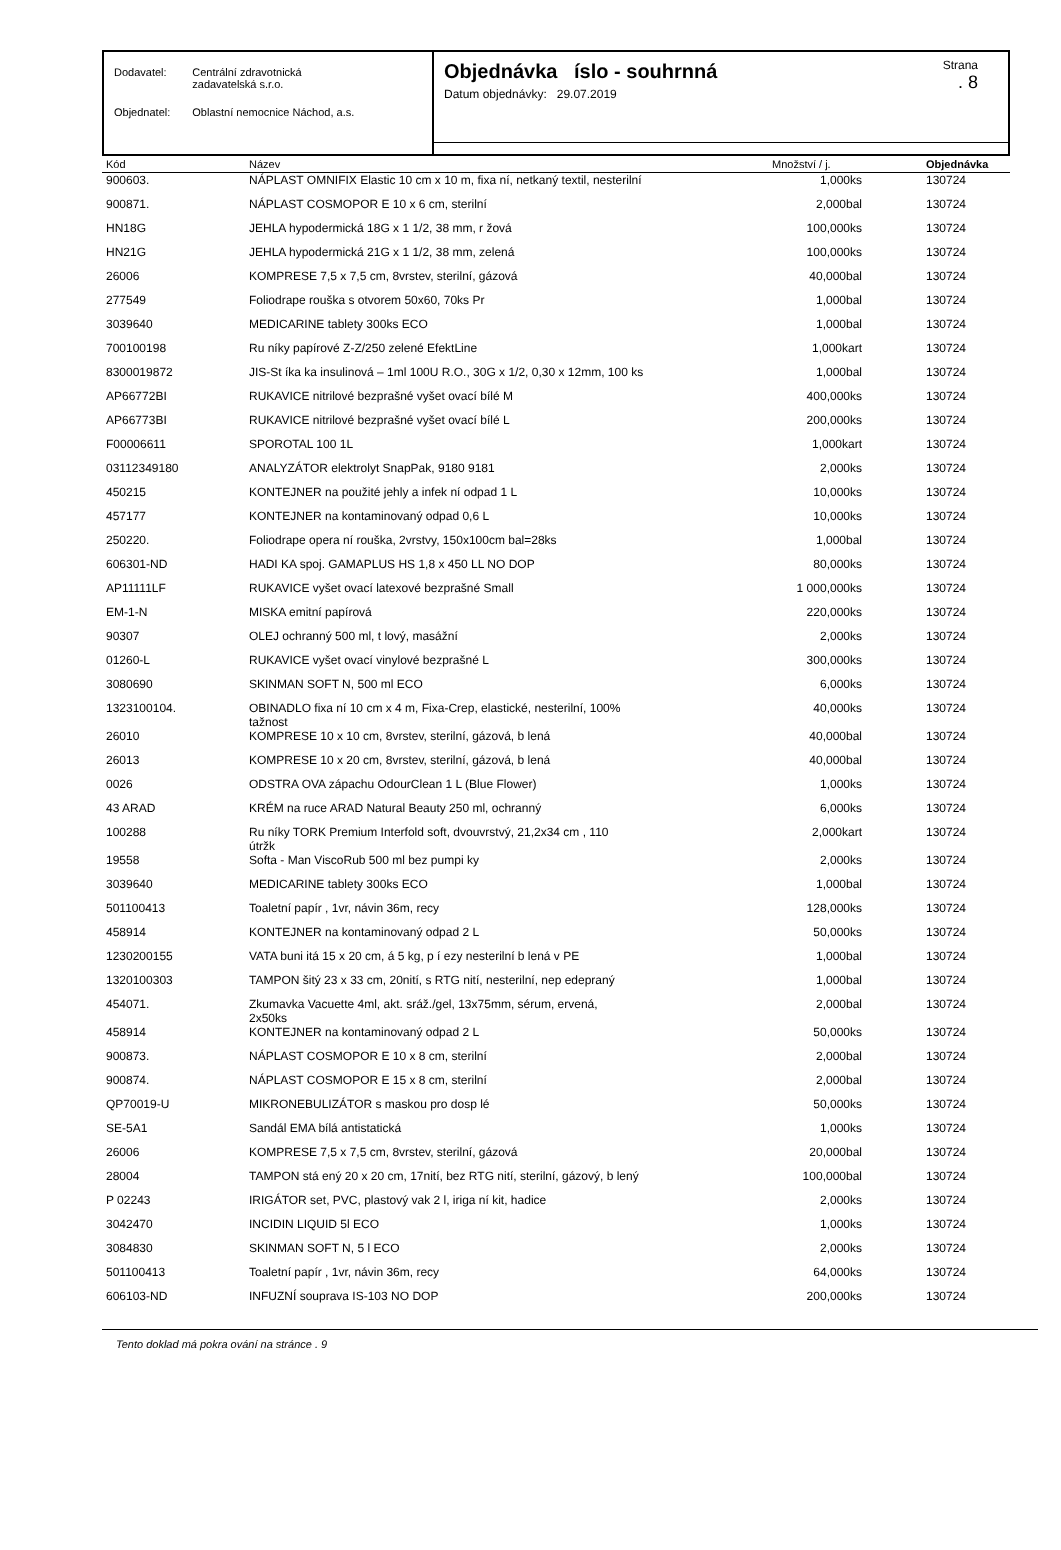| Dodavatel: | Centrální zdravotnická zadavatelská s.r.o. |
| Objednatel: | Oblastní nemocnice Náchod, a.s. |
Objednávka íslo - souhrnná
Datum objednávky: 29.07.2019
Strana
. 8
| Kód | Název | Množství / j. | Objednávka |
| --- | --- | --- | --- |
| 900603. | NÁPLAST OMNIFIX Elastic 10 cm x 10 m, fixa ní, netkaný textil, nesterilní | 1,000ks | 130724 |
| 900871. | NÁPLAST COSMOPOR E 10 x 6 cm, sterilní | 2,000bal | 130724 |
| HN18G | JEHLA hypodermická 18G x 1 1/2, 38 mm, r žová | 100,000ks | 130724 |
| HN21G | JEHLA hypodermická 21G x 1 1/2, 38 mm, zelená | 100,000ks | 130724 |
| 26006 | KOMPRESE 7,5 x 7,5 cm, 8vrstev, sterilní, gázová | 40,000bal | 130724 |
| 277549 | Foliodrape rouška s otvorem 50x60, 70ks Pr | 1,000bal | 130724 |
| 3039640 | MEDICARINE tablety 300ks ECO | 1,000bal | 130724 |
| 700100198 | Ru níky papírové Z-Z/250 zelené EfektLine | 1,000kart | 130724 |
| 8300019872 | JIS-St íka ka insulinová – 1ml 100U R.O., 30G x 1/2, 0,30 x 12mm, 100 ks | 1,000bal | 130724 |
| AP66772BI | RUKAVICE nitrilové bezprašné vyšet ovací bílé M | 400,000ks | 130724 |
| AP66773BI | RUKAVICE nitrilové bezprašné vyšet ovací bílé L | 200,000ks | 130724 |
| F00006611 | SPOROTAL 100 1L | 1,000kart | 130724 |
| 03112349180 | ANALYZÁTOR elektrolyt SnapPak, 9180 9181 | 2,000ks | 130724 |
| 450215 | KONTEJNER na použité jehly a infek ní odpad 1 L | 10,000ks | 130724 |
| 457177 | KONTEJNER na kontaminovaný odpad 0,6 L | 10,000ks | 130724 |
| 250220. | Foliodrape opera ní rouška, 2vrstvy, 150x100cm bal=28ks | 1,000bal | 130724 |
| 606301-ND | HADI KA spoj. GAMAPLUS HS 1,8 x 450 LL NO DOP | 80,000ks | 130724 |
| AP11111LF | RUKAVICE vyšet ovací latexové bezprašné Small | 1 000,000ks | 130724 |
| EM-1-N | MISKA emitní papírová | 220,000ks | 130724 |
| 90307 | OLEJ ochranný 500 ml, t lový, masážní | 2,000ks | 130724 |
| 01260-L | RUKAVICE vyšet ovací vinylové bezprašné L | 300,000ks | 130724 |
| 3080690 | SKINMAN SOFT N, 500 ml ECO | 6,000ks | 130724 |
| 1323100104. | OBINADLO fixa ní 10 cm x 4 m, Fixa-Crep, elastické, nesterilní, 100% tažnost | 40,000ks | 130724 |
| 26010 | KOMPRESE 10 x 10 cm, 8vrstev, sterilní, gázová, b lená | 40,000bal | 130724 |
| 26013 | KOMPRESE 10 x 20 cm, 8vrstev, sterilní, gázová, b lená | 40,000bal | 130724 |
| 0026 | ODSTRA OVA zápachu OdourClean 1 L (Blue Flower) | 1,000ks | 130724 |
| 43 ARAD | KRÉM na ruce ARAD Natural Beauty 250 ml, ochranný | 6,000ks | 130724 |
| 100288 | Ru níky TORK Premium Interfold soft, dvouvrstvý, 21,2x34 cm , 110 útržk | 2,000kart | 130724 |
| 19558 | Softa - Man ViscoRub 500 ml bez pumpi ky | 2,000ks | 130724 |
| 3039640 | MEDICARINE tablety 300ks ECO | 1,000bal | 130724 |
| 501100413 | Toaletní papír , 1vr, návin 36m, recy | 128,000ks | 130724 |
| 458914 | KONTEJNER na kontaminovaný odpad 2 L | 50,000ks | 130724 |
| 1230200155 | VATA buni itá 15 x 20 cm, á 5 kg, p í ezy nesterilní b lená v PE | 1,000bal | 130724 |
| 1320100303 | TAMPON šitý 23 x 33 cm, 20nití, s RTG nití, nesterilní, nep edepraný | 1,000bal | 130724 |
| 454071. | Zkumavka Vacuette 4ml, akt. sráž./gel, 13x75mm, sérum, ervená, 2x50ks | 2,000bal | 130724 |
| 458914 | KONTEJNER na kontaminovaný odpad 2 L | 50,000ks | 130724 |
| 900873. | NÁPLAST COSMOPOR E 10 x 8 cm, sterilní | 2,000bal | 130724 |
| 900874. | NÁPLAST COSMOPOR E 15 x 8 cm, sterilní | 2,000bal | 130724 |
| QP70019-U | MIKRONEBULIZÁTOR s maskou pro dosp lé | 50,000ks | 130724 |
| SE-5A1 | Sandál EMA bílá antistatická | 1,000ks | 130724 |
| 26006 | KOMPRESE 7,5 x 7,5 cm, 8vrstev, sterilní, gázová | 20,000bal | 130724 |
| 28004 | TAMPON stá ený 20 x 20 cm, 17nití, bez RTG nití, sterilní, gázový, b lený | 100,000bal | 130724 |
| P 02243 | IRIGÁTOR set, PVC, plastový vak 2 l, iriga ní kit, hadice | 2,000ks | 130724 |
| 3042470 | INCIDIN LIQUID 5l ECO | 1,000ks | 130724 |
| 3084830 | SKINMAN SOFT N, 5 l ECO | 2,000ks | 130724 |
| 501100413 | Toaletní papír , 1vr, návin 36m, recy | 64,000ks | 130724 |
| 606103-ND | INFUZNÍ souprava IS-103 NO DOP | 200,000ks | 130724 |
Tento doklad má pokra ování na stránce . 9